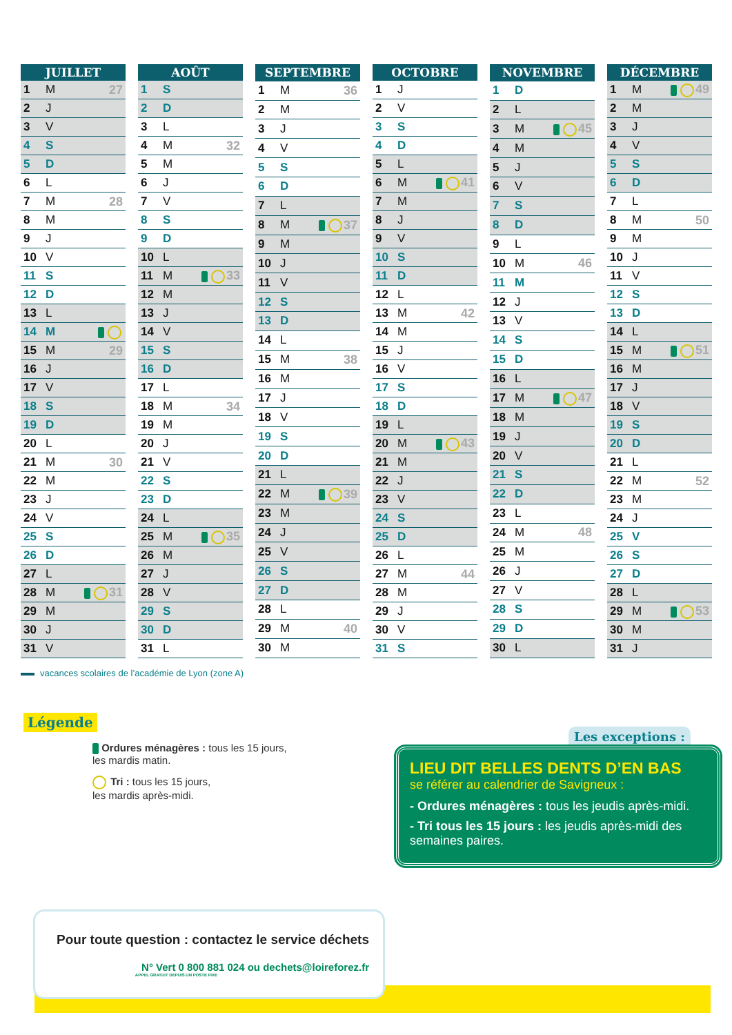| JUILLET | | |
| --- | --- | --- |
| 1 | M | 27 |
| 2 | J | |
| 3 | V | |
| 4 | S | |
| 5 | D | |
| 6 | L | |
| 7 | M | 28 |
| 8 | M | |
| 9 | J | |
| 10 | V | |
| 11 | S | |
| 12 | D | |
| 13 | L | |
| 14 | M | |
| 15 | M | 29 |
| 16 | J | |
| 17 | V | |
| 18 | S | |
| 19 | D | |
| 20 | L | |
| 21 | M | 30 |
| 22 | M | |
| 23 | J | |
| 24 | V | |
| 25 | S | |
| 26 | D | |
| 27 | L | |
| 28 | M | 31 |
| 29 | M | |
| 30 | J | |
| 31 | V | |
| AOÛT | | |
| --- | --- | --- |
| 1 | S | |
| 2 | D | |
| 3 | L | |
| 4 | M | 32 |
| 5 | M | |
| 6 | J | |
| 7 | V | |
| 8 | S | |
| 9 | D | |
| 10 | L | |
| 11 | M | 33 |
| 12 | M | |
| 13 | J | |
| 14 | V | |
| 15 | S | |
| 16 | D | |
| 17 | L | |
| 18 | M | 34 |
| 19 | M | |
| 20 | J | |
| 21 | V | |
| 22 | S | |
| 23 | D | |
| 24 | L | |
| 25 | M | 35 |
| 26 | M | |
| 27 | J | |
| 28 | V | |
| 29 | S | |
| 30 | D | |
| 31 | L | |
| SEPTEMBRE | | |
| --- | --- | --- |
| 1 | M | 36 |
| 2 | M | |
| 3 | J | |
| 4 | V | |
| 5 | S | |
| 6 | D | |
| 7 | L | |
| 8 | M | 37 |
| 9 | M | |
| 10 | J | |
| 11 | V | |
| 12 | S | |
| 13 | D | |
| 14 | L | |
| 15 | M | 38 |
| 16 | M | |
| 17 | J | |
| 18 | V | |
| 19 | S | |
| 20 | D | |
| 21 | L | |
| 22 | M | 39 |
| 23 | M | |
| 24 | J | |
| 25 | V | |
| 26 | S | |
| 27 | D | |
| 28 | L | |
| 29 | M | 40 |
| 30 | M | |
| OCTOBRE | | |
| --- | --- | --- |
| 1 | J | |
| 2 | V | |
| 3 | S | |
| 4 | D | |
| 5 | L | |
| 6 | M | 41 |
| 7 | M | |
| 8 | J | |
| 9 | V | |
| 10 | S | |
| 11 | D | |
| 12 | L | |
| 13 | M | 42 |
| 14 | M | |
| 15 | J | |
| 16 | V | |
| 17 | S | |
| 18 | D | |
| 19 | L | |
| 20 | M | 43 |
| 21 | M | |
| 22 | J | |
| 23 | V | |
| 24 | S | |
| 25 | D | |
| 26 | L | |
| 27 | M | 44 |
| 28 | M | |
| 29 | J | |
| 30 | V | |
| 31 | S | |
| NOVEMBRE | | |
| --- | --- | --- |
| 1 | D | |
| 2 | L | |
| 3 | M | 45 |
| 4 | M | |
| 5 | J | |
| 6 | V | |
| 7 | S | |
| 8 | D | |
| 9 | L | |
| 10 | M | 46 |
| 11 | M | |
| 12 | J | |
| 13 | V | |
| 14 | S | |
| 15 | D | |
| 16 | L | |
| 17 | M | 47 |
| 18 | M | |
| 19 | J | |
| 20 | V | |
| 21 | S | |
| 22 | D | |
| 23 | L | |
| 24 | M | 48 |
| 25 | M | |
| 26 | J | |
| 27 | V | |
| 28 | S | |
| 29 | D | |
| 30 | L | |
| DÉCEMBRE | | |
| --- | --- | --- |
| 1 | M | 49 |
| 2 | M | |
| 3 | J | |
| 4 | V | |
| 5 | S | |
| 6 | D | |
| 7 | L | |
| 8 | M | 50 |
| 9 | M | |
| 10 | J | |
| 11 | V | |
| 12 | S | |
| 13 | D | |
| 14 | L | |
| 15 | M | 51 |
| 16 | M | |
| 17 | J | |
| 18 | V | |
| 19 | S | |
| 20 | D | |
| 21 | L | |
| 22 | M | 52 |
| 23 | M | |
| 24 | J | |
| 25 | V | |
| 26 | S | |
| 27 | D | |
| 28 | L | |
| 29 | M | 53 |
| 30 | M | |
| 31 | J | |
vacances scolaires de l’académie de Lyon (zone A)
Légende
Ordures ménagères : tous les 15 jours,
les mardis matin.
Tri : tous les 15 jours,
les mardis après-midi.
Les exceptions :
LIEU DIT BELLES DENTS D’EN BAS
se référer au calendrier de Savigneux :
- Ordures ménagères : tous les jeudis après-midi.
- Tri tous les 15 jours : les jeudis après-midi des semaines paires.
Pour toute question : contactez le service déchets
N° Vert 0 800 881 024 ou dechets@loireforez.fr
APPEL GRATUIT DEPUIS UN POSTE FIXE